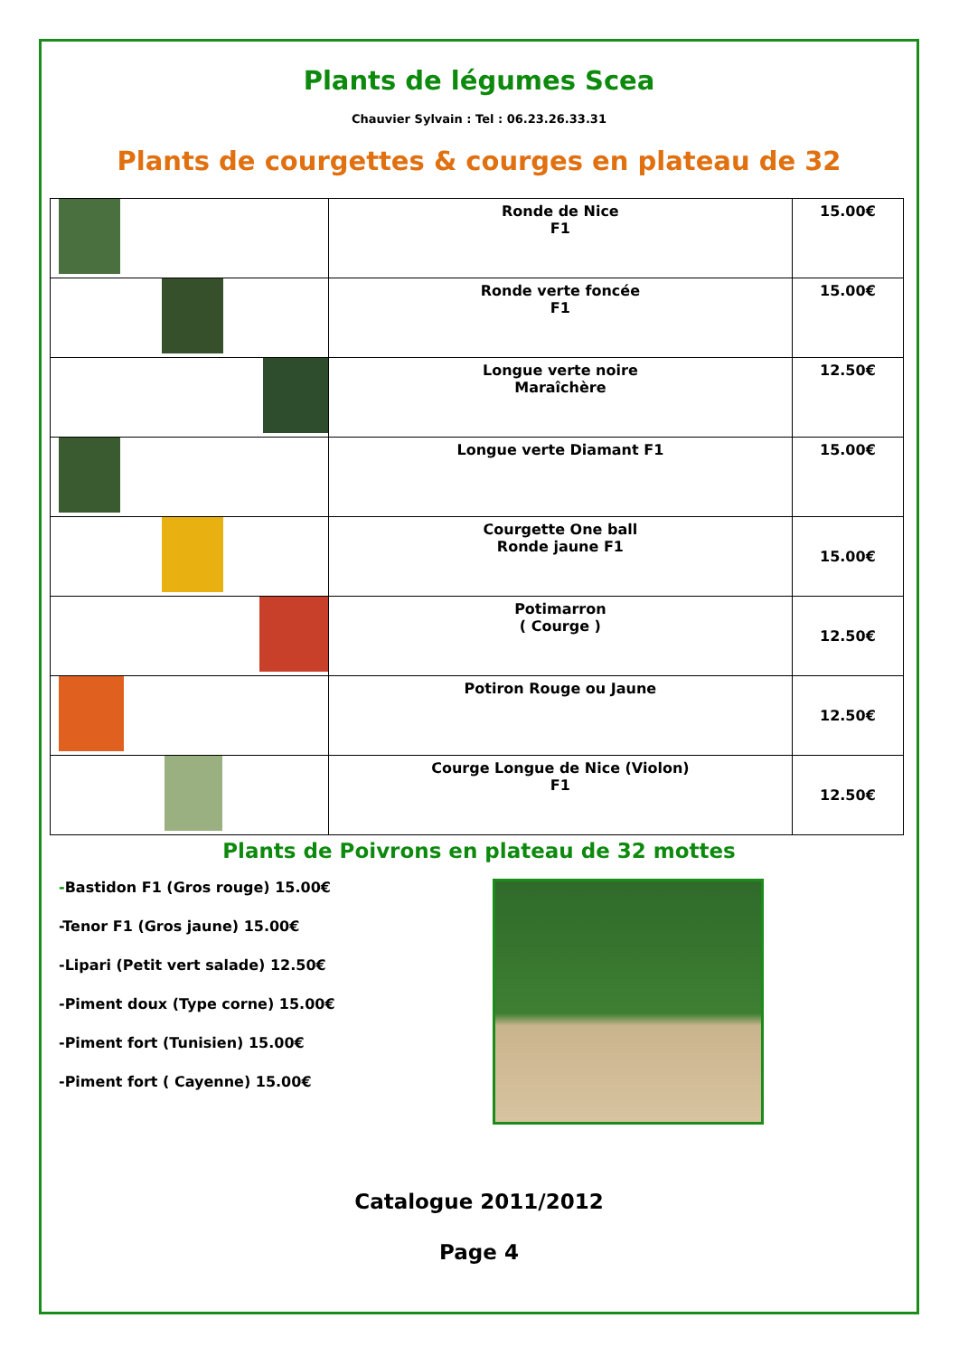Plants de légumes Scea
Chauvier Sylvain : Tel : 06.23.26.33.31
Plants de courgettes & courges en plateau de 32
| | Ronde de Nice F1 | 15.00€ |
| | Ronde verte foncée F1 | 15.00€ |
| | Longue verte noire Maraîchère | 12.50€ |
| | Longue verte Diamant F1 | 15.00€ |
| | Courgette One ball Ronde jaune F1 | 15.00€ |
| | Potimarron ( Courge ) | 12.50€ |
| | Potiron Rouge ou Jaune | 12.50€ |
| | Courge Longue de Nice (Violon) F1 | 12.50€ |
Plants de Poivrons en plateau de 32 mottes
-Bastidon F1 (Gros rouge) 15.00€
-Tenor F1 (Gros jaune) 15.00€
-Lipari (Petit vert salade) 12.50€
-Piment doux (Type corne) 15.00€
-Piment fort (Tunisien) 15.00€
-Piment fort ( Cayenne) 15.00€
Catalogue 2011/2012
Page 4